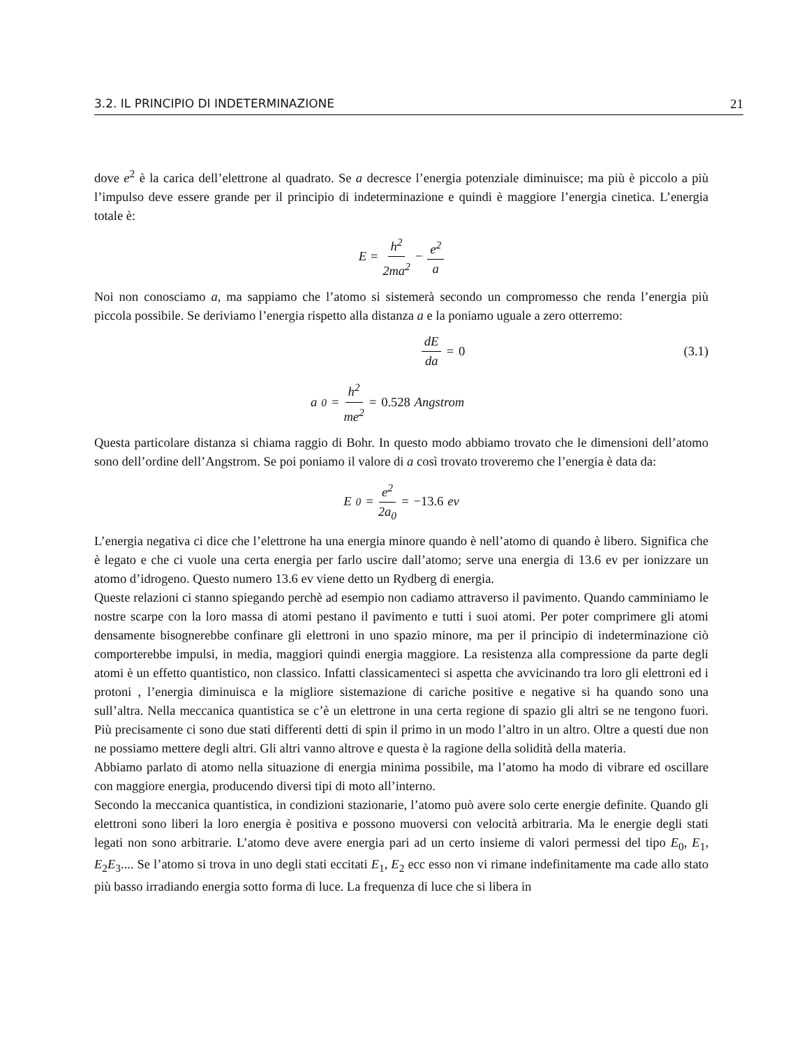3.2. IL PRINCIPIO DI INDETERMINAZIONE 21
dove e<sup>2</sup> è la carica dell’elettrone al quadrato. Se a decresce l’energia potenziale diminuisce; ma più è piccolo a più l’impulso deve essere grande per il principio di indeterminazione e quindi è maggiore l’energia cinetica. L’energia totale è:
E = h<sup>2</sup> 2ma<sup>2</sup> − e<sup>2</sup> a
Noi non conosciamo a, ma sappiamo che l’atomo si sistemerà secondo un compromesso che renda l’energia più piccola possibile. Se deriviamo l’energia rispetto alla distanza a e la poniamo uguale a zero otterremo:
dE da = 0 (3.1)
a<sub>0</sub> = h<sup>2</sup> me<sup>2</sup> = 0.528 Angstrom
Questa particolare distanza si chiama raggio di Bohr. In questo modo abbiamo trovato che le dimensioni dell’atomo sono dell’ordine dell’Angstrom. Se poi poniamo il valore di a così trovato troveremo che l’energia è data da:
E<sub>0</sub> = e<sup>2</sup> 2a<sub>0</sub> = −13.6 ev
L’energia negativa ci dice che l’elettrone ha una energia minore quando è nell’atomo di quando è libero. Significa che è legato e che ci vuole una certa energia per farlo uscire dall’atomo; serve una energia di 13.6 ev per ionizzare un atomo d’idrogeno. Questo numero 13.6 ev viene detto un Rydberg di energia.
Queste relazioni ci stanno spiegando perchè ad esempio non cadiamo attraverso il pavimento. Quando camminiamo le nostre scarpe con la loro massa di atomi pestano il pavimento e tutti i suoi atomi. Per poter comprimere gli atomi densamente bisognerebbe confinare gli elettroni in uno spazio minore, ma per il principio di indeterminazione ciò comporterebbe impulsi, in media, maggiori quindi energia maggiore. La resistenza alla compressione da parte degli atomi è un effetto quantistico, non classico. Infatti classicamenteci si aspetta che avvicinando tra loro gli elettroni ed i protoni , l’energia diminuisca e la migliore sistemazione di cariche positive e negative si ha quando sono una sull’altra. Nella meccanica quantistica se c’è un elettrone in una certa regione di spazio gli altri se ne tengono fuori. Più precisamente ci sono due stati differenti detti di spin il primo in un modo l’altro in un altro. Oltre a questi due non ne possiamo mettere degli altri. Gli altri vanno altrove e questa è la ragione della solidità della materia.
Abbiamo parlato di atomo nella situazione di energia minima possibile, ma l’atomo ha modo di vibrare ed oscillare con maggiore energia, producendo diversi tipi di moto all’interno.
Secondo la meccanica quantistica, in condizioni stazionarie, l’atomo può avere solo certe energie definite. Quando gli elettroni sono liberi la loro energia è positiva e possono muoversi con velocità arbitraria. Ma le energie degli stati legati non sono arbitrarie. L’atomo deve avere energia pari ad un certo insieme di valori permessi del tipo E<sub>0</sub>, E<sub>1</sub>, E<sub>2</sub>E<sub>3</sub>.... Se l’atomo si trova in uno degli stati eccitati E<sub>1</sub>, E<sub>2</sub> ecc esso non vi rimane indefinitamente ma cade allo stato più basso irradiando energia sotto forma di luce. La frequenza di luce che si libera in